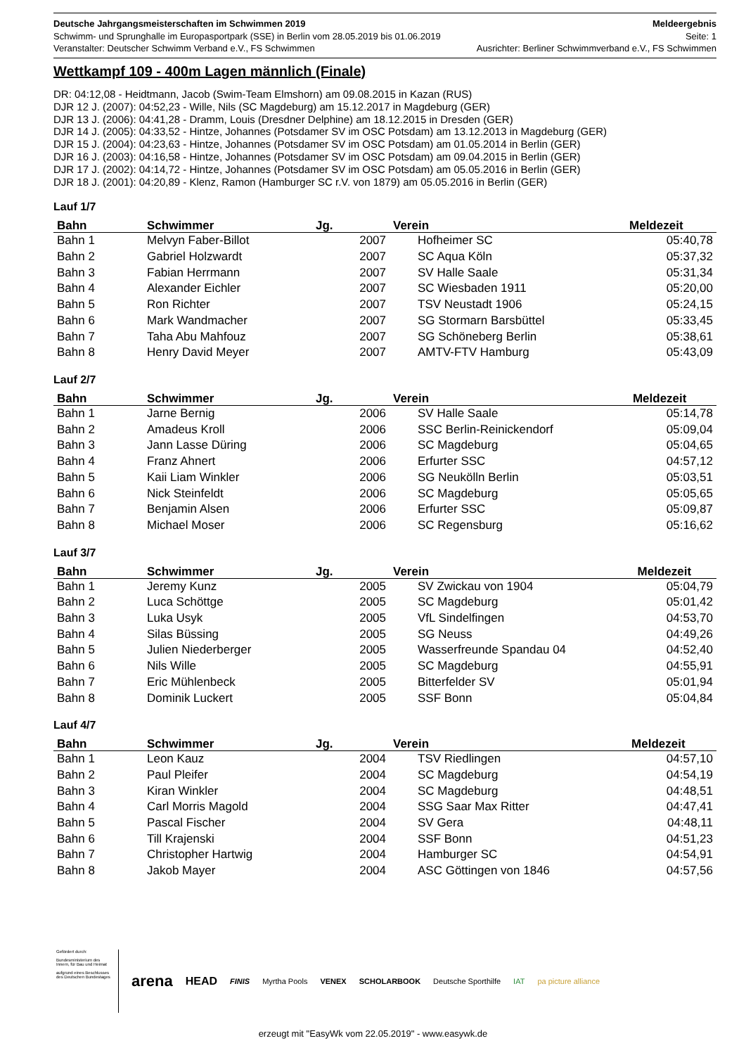Deutsche Jahrgangsmeisterschaften im Schwimmen 2019 Meldeergebnis
Schwimm- und Sprunghalle im Europasportpark (SSE) in Berlin vom 28.05.2019 bis 01.06.2019 Seite: 1
Veranstalter: Deutscher Schwimm Verband e.V., FS Schwimmen Ausrichter: Berliner Schwimmverband e.V., FS Schwimmen
Wettkampf 109 - 400m Lagen männlich (Finale)
DR: 04:12,08 - Heidtmann, Jacob (Swim-Team Elmshorn) am 09.08.2015 in Kazan (RUS)
DJR 12 J. (2007): 04:52,23 - Wille, Nils (SC Magdeburg) am 15.12.2017 in Magdeburg (GER)
DJR 13 J. (2006): 04:41,28 - Dramm, Louis (Dresdner Delphine) am 18.12.2015 in Dresden (GER)
DJR 14 J. (2005): 04:33,52 - Hintze, Johannes (Potsdamer SV im OSC Potsdam) am 13.12.2013 in Magdeburg (GER)
DJR 15 J. (2004): 04:23,63 - Hintze, Johannes (Potsdamer SV im OSC Potsdam) am 01.05.2014 in Berlin (GER)
DJR 16 J. (2003): 04:16,58 - Hintze, Johannes (Potsdamer SV im OSC Potsdam) am 09.04.2015 in Berlin (GER)
DJR 17 J. (2002): 04:14,72 - Hintze, Johannes (Potsdamer SV im OSC Potsdam) am 05.05.2016 in Berlin (GER)
DJR 18 J. (2001): 04:20,89 - Klenz, Ramon (Hamburger SC r.V. von 1879) am 05.05.2016 in Berlin (GER)
Lauf 1/7
| Bahn | Schwimmer | Jg. | Verein | Meldezeit |
| --- | --- | --- | --- | --- |
| Bahn 1 | Melvyn Faber-Billot | 2007 | Hofheimer SC | 05:40,78 |
| Bahn 2 | Gabriel Holzwardt | 2007 | SC Aqua Köln | 05:37,32 |
| Bahn 3 | Fabian Herrmann | 2007 | SV Halle Saale | 05:31,34 |
| Bahn 4 | Alexander Eichler | 2007 | SC Wiesbaden 1911 | 05:20,00 |
| Bahn 5 | Ron Richter | 2007 | TSV Neustadt 1906 | 05:24,15 |
| Bahn 6 | Mark Wandmacher | 2007 | SG Stormarn Barsbüttel | 05:33,45 |
| Bahn 7 | Taha Abu Mahfouz | 2007 | SG Schöneberg Berlin | 05:38,61 |
| Bahn 8 | Henry David Meyer | 2007 | AMTV-FTV Hamburg | 05:43,09 |
Lauf 2/7
| Bahn | Schwimmer | Jg. | Verein | Meldezeit |
| --- | --- | --- | --- | --- |
| Bahn 1 | Jarne Bernig | 2006 | SV Halle Saale | 05:14,78 |
| Bahn 2 | Amadeus Kroll | 2006 | SSC Berlin-Reinickendorf | 05:09,04 |
| Bahn 3 | Jann Lasse Düring | 2006 | SC Magdeburg | 05:04,65 |
| Bahn 4 | Franz Ahnert | 2006 | Erfurter SSC | 04:57,12 |
| Bahn 5 | Kaii Liam Winkler | 2006 | SG Neukölln Berlin | 05:03,51 |
| Bahn 6 | Nick Steinfeldt | 2006 | SC Magdeburg | 05:05,65 |
| Bahn 7 | Benjamin Alsen | 2006 | Erfurter SSC | 05:09,87 |
| Bahn 8 | Michael Moser | 2006 | SC Regensburg | 05:16,62 |
Lauf 3/7
| Bahn | Schwimmer | Jg. | Verein | Meldezeit |
| --- | --- | --- | --- | --- |
| Bahn 1 | Jeremy Kunz | 2005 | SV Zwickau von 1904 | 05:04,79 |
| Bahn 2 | Luca Schöttge | 2005 | SC Magdeburg | 05:01,42 |
| Bahn 3 | Luka Usyk | 2005 | VfL Sindelfingen | 04:53,70 |
| Bahn 4 | Silas Büssing | 2005 | SG Neuss | 04:49,26 |
| Bahn 5 | Julien Niederberger | 2005 | Wasserfreunde Spandau 04 | 04:52,40 |
| Bahn 6 | Nils Wille | 2005 | SC Magdeburg | 04:55,91 |
| Bahn 7 | Eric Mühlenbeck | 2005 | Bitterfelder SV | 05:01,94 |
| Bahn 8 | Dominik Luckert | 2005 | SSF Bonn | 05:04,84 |
Lauf 4/7
| Bahn | Schwimmer | Jg. | Verein | Meldezeit |
| --- | --- | --- | --- | --- |
| Bahn 1 | Leon Kauz | 2004 | TSV Riedlingen | 04:57,10 |
| Bahn 2 | Paul Pleifer | 2004 | SC Magdeburg | 04:54,19 |
| Bahn 3 | Kiran Winkler | 2004 | SC Magdeburg | 04:48,51 |
| Bahn 4 | Carl Morris Magold | 2004 | SSG Saar Max Ritter | 04:47,41 |
| Bahn 5 | Pascal Fischer | 2004 | SV Gera | 04:48,11 |
| Bahn 6 | Till Krajenski | 2004 | SSF Bonn | 04:51,23 |
| Bahn 7 | Christopher Hartwig | 2004 | Hamburger SC | 04:54,91 |
| Bahn 8 | Jakob Mayer | 2004 | ASC Göttingen von 1846 | 04:57,56 |
Gefördert durch:
Bundesministerium des Innern, für Bau und Heimat
aufgrund eines Beschlusses des Deutschen Bundestages
arena HEAD FINIS Myrtha Pools VENEX SCHOLARBOOK Deutsche Sporthilfe IAT pa picture alliance
erzeugt mit "EasyWk vom 22.05.2019" - www.easywk.de